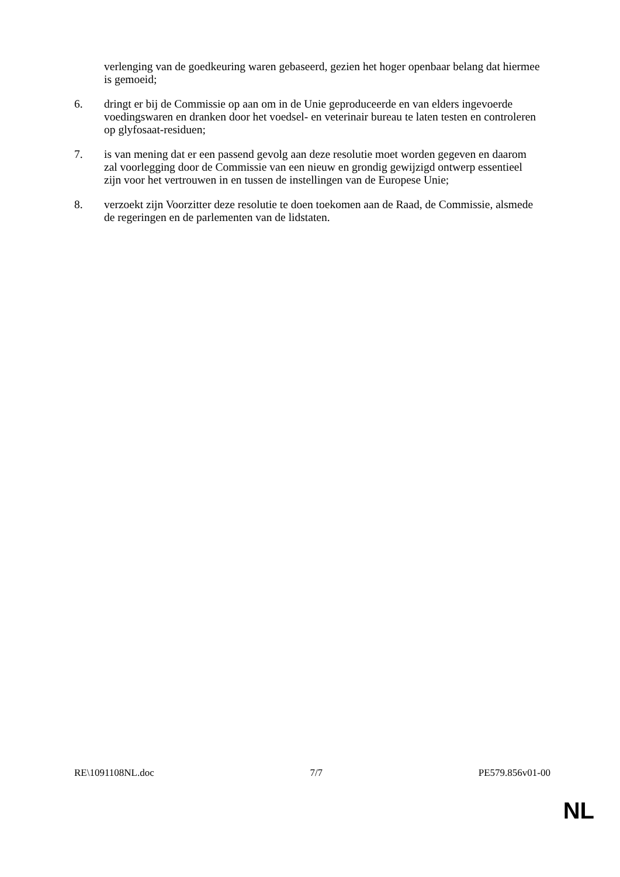verlenging van de goedkeuring waren gebaseerd, gezien het hoger openbaar belang dat hiermee is gemoeid;
6. dringt er bij de Commissie op aan om in de Unie geproduceerde en van elders ingevoerde voedingswaren en dranken door het voedsel- en veterinair bureau te laten testen en controleren op glyfosaat-residuen;
7. is van mening dat er een passend gevolg aan deze resolutie moet worden gegeven en daarom zal voorlegging door de Commissie van een nieuw en grondig gewijzigd ontwerp essentieel zijn voor het vertrouwen in en tussen de instellingen van de Europese Unie;
8. verzoekt zijn Voorzitter deze resolutie te doen toekomen aan de Raad, de Commissie, alsmede de regeringen en de parlementen van de lidstaten.
RE\1091108NL.doc 7/7 PE579.856v01-00
NL